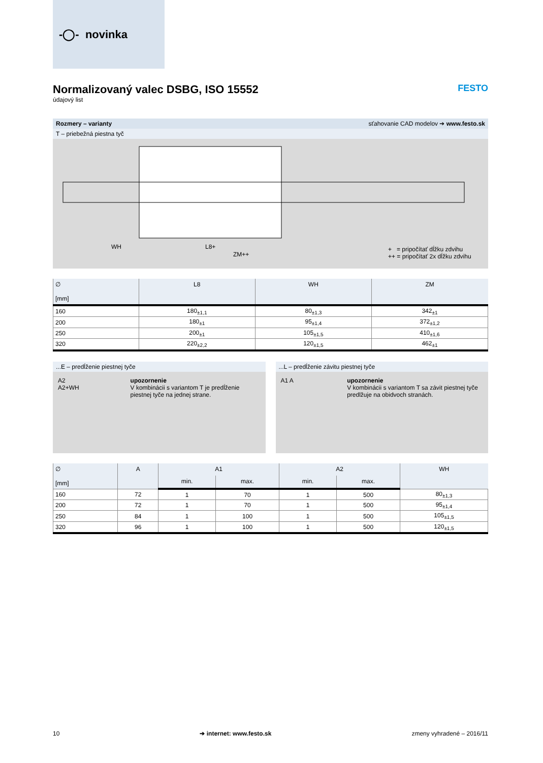-◯- novinka
Normalizovaný valec DSBG, ISO 15552 FESTO
údajový list
Rozmery – varianty sťahovanie CAD modelov ➔ www.festo.sk
T – priebežná piestna tyč
WH L8+
ZM++
+ = pripočítať dĺžku zdvihu
++ = pripočítať 2x dĺžku zdvihu
| ∅ [mm] | L8 | WH | ZM |
| --- | --- | --- | --- |
| 160 | 180<sub>±1,1</sub> | 80<sub>±1,3</sub> | 342<sub>±1</sub> |
| 200 | 180<sub>±1</sub> | 95<sub>±1,4</sub> | 372<sub>±1,2</sub> |
| 250 | 200<sub>±1</sub> | 105<sub>±1,5</sub> | 410<sub>±1,6</sub> |
| 320 | 220<sub>±2,2</sub> | 120<sub>±1,5</sub> | 462<sub>±1</sub> |
...E – predĺženie piestnej tyče
A2
A2+WH
upozornenie
V kombinácii s variantom T je predĺženie piestnej tyče na jednej strane.
...L – predĺženie závitu piestnej tyče
A1 A upozornenie
V kombinácii s variantom T sa závit piestnej tyče predlžuje na obidvoch stranách.
| ∅ [mm] | A | A1 | | A2 | | WH |
| --- | --- | --- | --- | --- | --- | --- |
| | | min. | max. | min. | max. | |
| 160 | 72 | 1 | 70 | 1 | 500 | 80<sub>±1,3</sub> |
| 200 | 72 | 1 | 70 | 1 | 500 | 95<sub>±1,4</sub> |
| 250 | 84 | 1 | 100 | 1 | 500 | 105<sub>±1,5</sub> |
| 320 | 96 | 1 | 100 | 1 | 500 | 120<sub>±1,5</sub> |
10 ➔ internet: www.festo.sk zmeny vyhradené – 2016/11